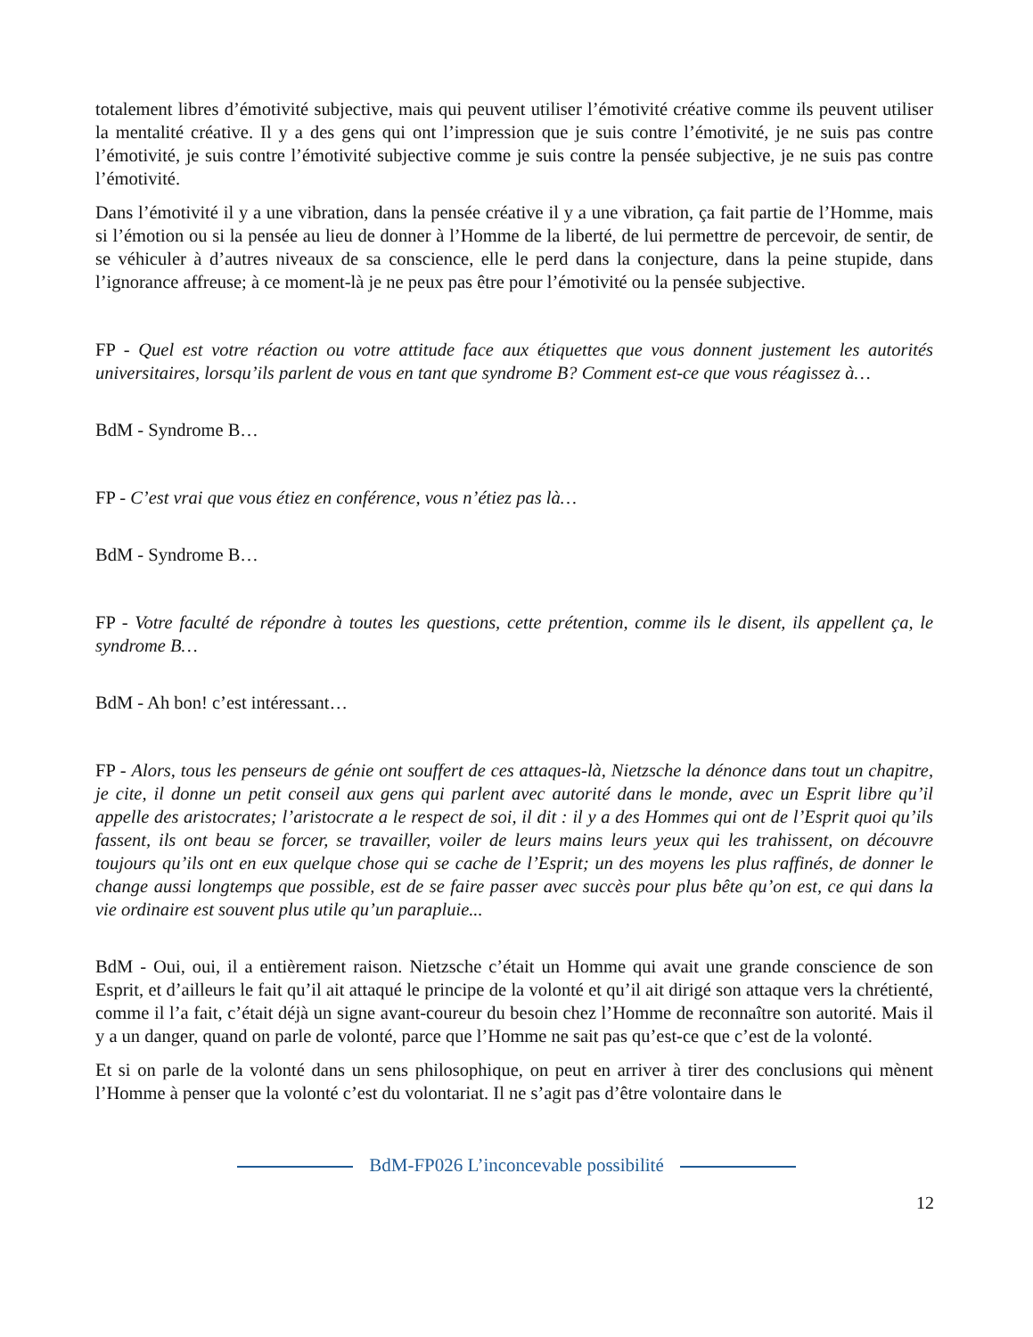totalement libres d’émotivité subjective, mais qui peuvent utiliser l’émotivité créative comme ils peuvent utiliser la mentalité créative. Il y a des gens qui ont l’impression que je suis contre l’émotivité, je ne suis pas contre l’émotivité, je suis contre l’émotivité subjective comme je suis contre la pensée subjective, je ne suis pas contre l’émotivité.
Dans l’émotivité il y a une vibration, dans la pensée créative il y a une vibration, ça fait partie de l’Homme, mais si l’émotion ou si la pensée au lieu de donner à l’Homme de la liberté, de lui permettre de percevoir, de sentir, de se véhiculer à d’autres niveaux de sa conscience, elle le perd dans la conjecture, dans la peine stupide, dans l’ignorance affreuse; à ce moment-là je ne peux pas être pour l’émotivité ou la pensée subjective.
FP - Quel est votre réaction ou votre attitude face aux étiquettes que vous donnent justement les autorités universitaires, lorsqu’ils parlent de vous en tant que syndrome B? Comment est-ce que vous réagissez à…
BdM - Syndrome B…
FP - C’est vrai que vous étiez en conférence, vous n’étiez pas là…
BdM - Syndrome B…
FP - Votre faculté de répondre à toutes les questions, cette prétention, comme ils le disent, ils appellent ça, le syndrome B…
BdM - Ah bon! c’est intéressant…
FP - Alors, tous les penseurs de génie ont souffert de ces attaques-là, Nietzsche la dénonce dans tout un chapitre, je cite, il donne un petit conseil aux gens qui parlent avec autorité dans le monde, avec un Esprit libre qu’il appelle des aristocrates; l’aristocrate a le respect de soi, il dit : il y a des Hommes qui ont de l’Esprit quoi qu’ils fassent, ils ont beau se forcer, se travailler, voiler de leurs mains leurs yeux qui les trahissent, on découvre toujours qu’ils ont en eux quelque chose qui se cache de l’Esprit; un des moyens les plus raffinés, de donner le change aussi longtemps que possible, est de se faire passer avec succès pour plus bête qu’on est, ce qui dans la vie ordinaire est souvent plus utile qu’un parapluie...
BdM - Oui, oui, il a entièrement raison. Nietzsche c’était un Homme qui avait une grande conscience de son Esprit, et d’ailleurs le fait qu’il ait attaqué le principe de la volonté et qu’il ait dirigé son attaque vers la chrétienté, comme il l’a fait, c’était déjà un signe avant-coureur du besoin chez l’Homme de reconnaître son autorité. Mais il y a un danger, quand on parle de volonté, parce que l’Homme ne sait pas qu’est-ce que c’est de la volonté.
Et si on parle de la volonté dans un sens philosophique, on peut en arriver à tirer des conclusions qui mènent l’Homme à penser que la volonté c’est du volontariat. Il ne s’agit pas d’être volontaire dans le
BdM-FP026 L’inconcevable possibilité
12